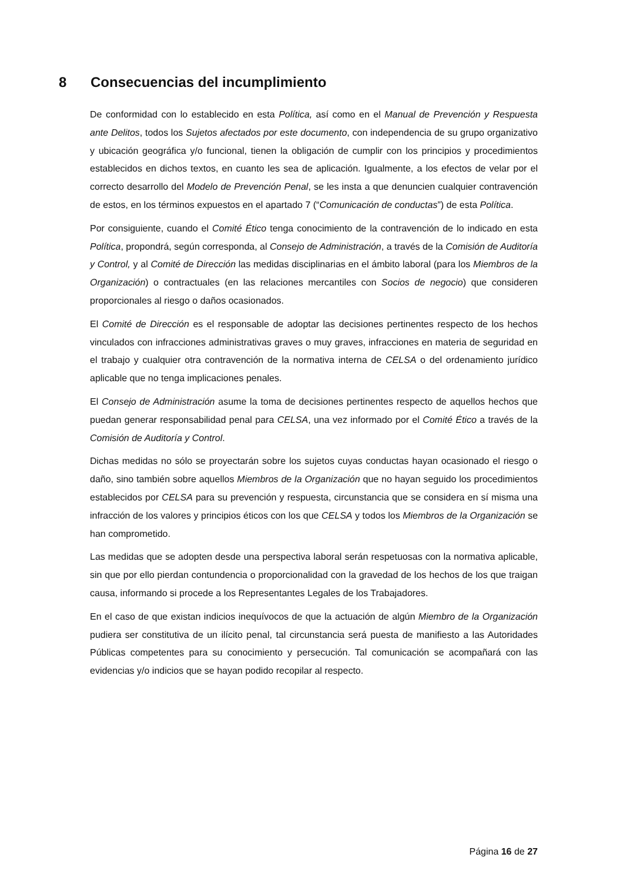8 Consecuencias del incumplimiento
De conformidad con lo establecido en esta Política, así como en el Manual de Prevención y Respuesta ante Delitos, todos los Sujetos afectados por este documento, con independencia de su grupo organizativo y ubicación geográfica y/o funcional, tienen la obligación de cumplir con los principios y procedimientos establecidos en dichos textos, en cuanto les sea de aplicación. Igualmente, a los efectos de velar por el correcto desarrollo del Modelo de Prevención Penal, se les insta a que denuncien cualquier contravención de estos, en los términos expuestos en el apartado 7 (“Comunicación de conductas”) de esta Política.
Por consiguiente, cuando el Comité Ético tenga conocimiento de la contravención de lo indicado en esta Política, propondrá, según corresponda, al Consejo de Administración, a través de la Comisión de Auditoría y Control, y al Comité de Dirección las medidas disciplinarias en el ámbito laboral (para los Miembros de la Organización) o contractuales (en las relaciones mercantiles con Socios de negocio) que consideren proporcionales al riesgo o daños ocasionados.
El Comité de Dirección es el responsable de adoptar las decisiones pertinentes respecto de los hechos vinculados con infracciones administrativas graves o muy graves, infracciones en materia de seguridad en el trabajo y cualquier otra contravención de la normativa interna de CELSA o del ordenamiento jurídico aplicable que no tenga implicaciones penales.
El Consejo de Administración asume la toma de decisiones pertinentes respecto de aquellos hechos que puedan generar responsabilidad penal para CELSA, una vez informado por el Comité Ético a través de la Comisión de Auditoría y Control.
Dichas medidas no sólo se proyectarán sobre los sujetos cuyas conductas hayan ocasionado el riesgo o daño, sino también sobre aquellos Miembros de la Organización que no hayan seguido los procedimientos establecidos por CELSA para su prevención y respuesta, circunstancia que se considera en sí misma una infracción de los valores y principios éticos con los que CELSA y todos los Miembros de la Organización se han comprometido.
Las medidas que se adopten desde una perspectiva laboral serán respetuosas con la normativa aplicable, sin que por ello pierdan contundencia o proporcionalidad con la gravedad de los hechos de los que traigan causa, informando si procede a los Representantes Legales de los Trabajadores.
En el caso de que existan indicios inequívocos de que la actuación de algún Miembro de la Organización pudiera ser constitutiva de un ilícito penal, tal circunstancia será puesta de manifiesto a las Autoridades Públicas competentes para su conocimiento y persecución. Tal comunicación se acompañará con las evidencias y/o indicios que se hayan podido recopilar al respecto.
Página 16 de 27